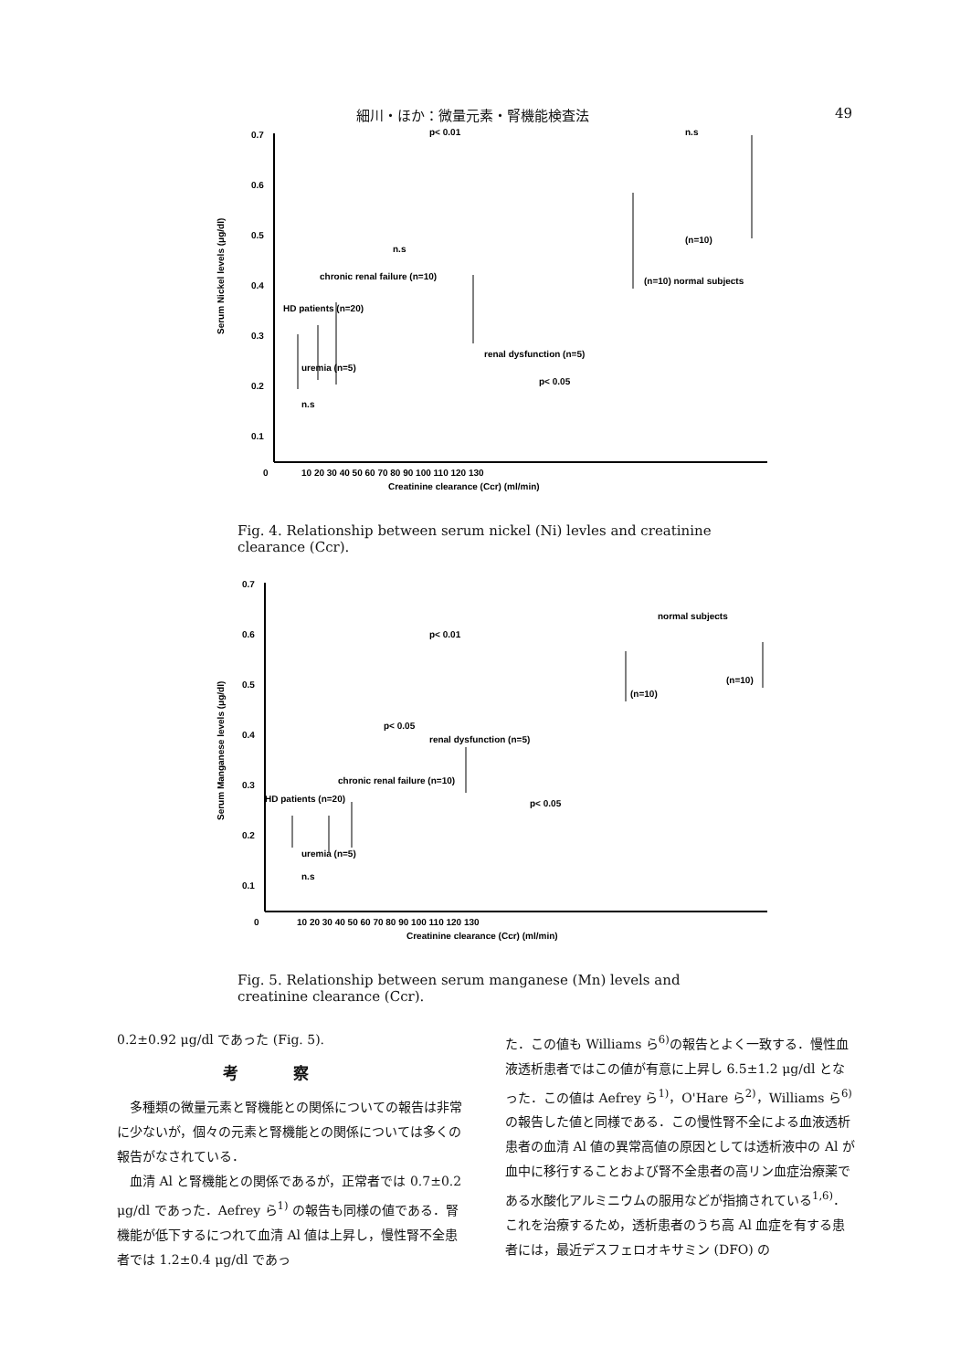細川・ほか：微量元素・腎機能検査法 49
0.7
0.6
0.5
0.4
0.3
0.2
0.1
0
10 20 30 40 50 60 70 80 90 100 110 120 130
Creatinine clearance (Ccr) (ml/min)
p< 0.01
n.s
chronic renal failure (n=10)
HD patients (n=20)
uremia (n=5)
renal dysfunction (n=5)
p< 0.05
(n=10) normal subjects
(n=10)
n.s
n.s
Serum Nickel levels (μg/dl)
Fig. 4. Relationship between serum nickel (Ni) levles and creatinine clearance (Ccr).
0.7
0.6
0.5
0.4
0.3
0.2
0.1
0
10 20 30 40 50 60 70 80 90 100 110 120 130
Creatinine clearance (Ccr) (ml/min)
normal subjects
p< 0.01
(n=10)
(n=10)
p< 0.05
renal dysfunction (n=5)
chronic renal failure (n=10)
HD patients (n=20)
p< 0.05
uremia (n=5)
n.s
Serum Manganese levels (μg/dl)
Fig. 5. Relationship between serum manganese (Mn) levels and creatinine clearance (Ccr).
0.2±0.92 μg/dl であった (Fig. 5).
考察
多種類の微量元素と腎機能との関係についての報告は非常に少ないが，個々の元素と腎機能との関係については多くの報告がなされている．
血清 Al と腎機能との関係であるが，正常者では 0.7±0.2 μg/dl であった．Aefrey ら<sup>1)</sup> の報告も同様の値である．腎機能が低下するにつれて血清 Al 値は上昇し，慢性腎不全患者では 1.2±0.4 μg/dl であっ
た．この値も Williams ら<sup>6)</sup>の報告とよく一致する．慢性血液透析患者ではこの値が有意に上昇し 6.5±1.2 μg/dl となった．この値は Aefrey ら<sup>1)</sup>，O'Hare ら<sup>2)</sup>，Williams ら<sup>6)</sup>の報告した値と同様である．この慢性腎不全による血液透析患者の血清 Al 値の異常高値の原因としては透析液中の Al が血中に移行することおよび腎不全患者の高リン血症治療薬である水酸化アルミニウムの服用などが指摘されている<sup>1,6)</sup>．これを治療するため，透析患者のうち高 Al 血症を有する患者には，最近デスフェロオキサミン (DFO) の